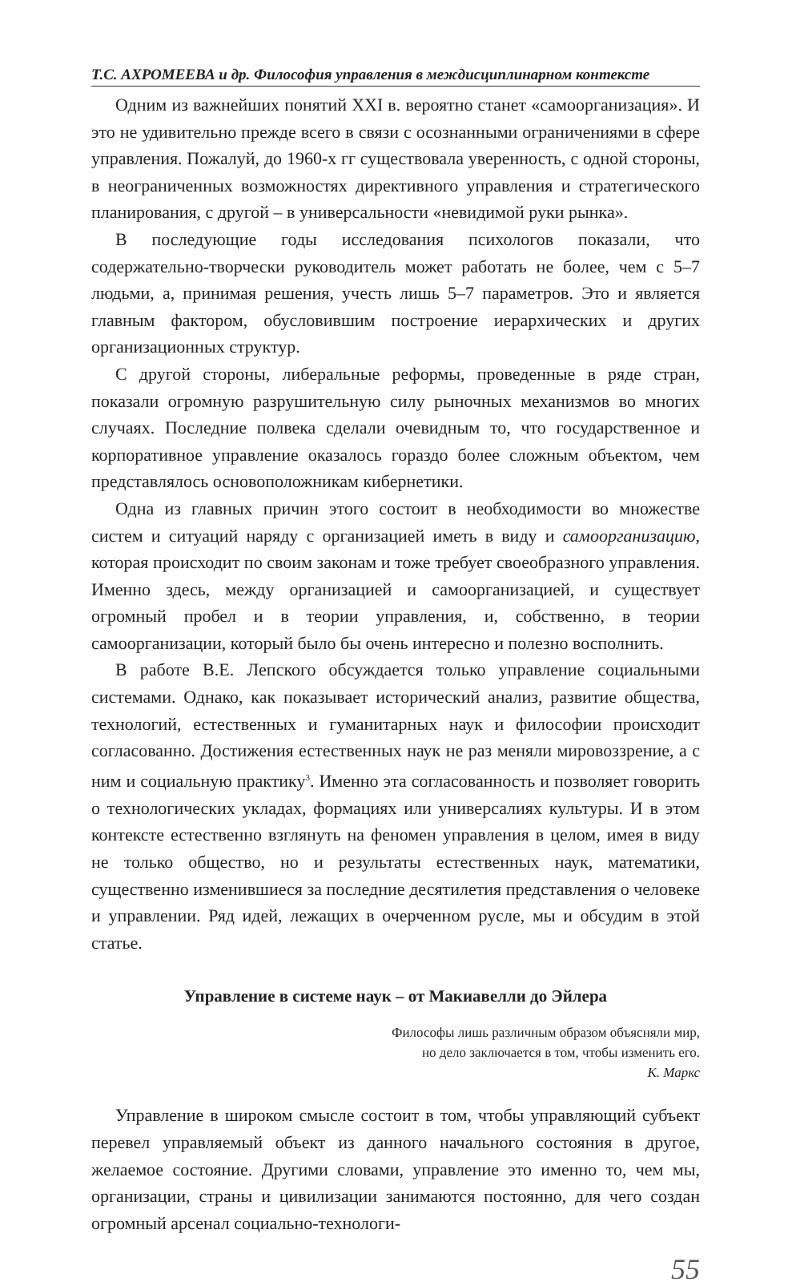Т.С. АХРОМЕЕВА и др. Философия управления в междисциплинарном контексте
Одним из важнейших понятий XXI в. вероятно станет «самоорганизация». И это не удивительно прежде всего в связи с осознанными ограничениями в сфере управления. Пожалуй, до 1960-х гг существовала уверенность, с одной стороны, в неограниченных возможностях директивного управления и стратегического планирования, с другой – в универсальности «невидимой руки рынка».
В последующие годы исследования психологов показали, что содержательно-творчески руководитель может работать не более, чем с 5–7 людьми, а, принимая решения, учесть лишь 5–7 параметров. Это и является главным фактором, обусловившим построение иерархических и других организационных структур.
С другой стороны, либеральные реформы, проведенные в ряде стран, показали огромную разрушительную силу рыночных механизмов во многих случаях. Последние полвека сделали очевидным то, что государственное и корпоративное управление оказалось гораздо более сложным объектом, чем представлялось основоположникам кибернетики.
Одна из главных причин этого состоит в необходимости во множестве систем и ситуаций наряду с организацией иметь в виду и самоорганизацию, которая происходит по своим законам и тоже требует своеобразного управления. Именно здесь, между организацией и самоорганизацией, и существует огромный пробел и в теории управления, и, собственно, в теории самоорганизации, который было бы очень интересно и полезно восполнить.
В работе В.Е. Лепского обсуждается только управление социальными системами. Однако, как показывает исторический анализ, развитие общества, технологий, естественных и гуманитарных наук и философии происходит согласованно. Достижения естественных наук не раз меняли мировоззрение, а с ним и социальную практику<sup>3</sup>. Именно эта согласованность и позволяет говорить о технологических укладах, формациях или универсалиях культуры. И в этом контексте естественно взглянуть на феномен управления в целом, имея в виду не только общество, но и результаты естественных наук, математики, существенно изменившиеся за последние десятилетия представления о человеке и управлении. Ряд идей, лежащих в очерченном русле, мы и обсудим в этой статье.
Управление в системе наук – от Макиавелли до Эйлера
Философы лишь различным образом объясняли мир,
но дело заключается в том, чтобы изменить его.
К. Маркс
Управление в широком смысле состоит в том, чтобы управляющий субъект перевел управляемый объект из данного начального состояния в другое, желаемое состояние. Другими словами, управление это именно то, чем мы, организации, страны и цивилизации занимаются постоянно, для чего создан огромный арсенал социально-технологи-
55